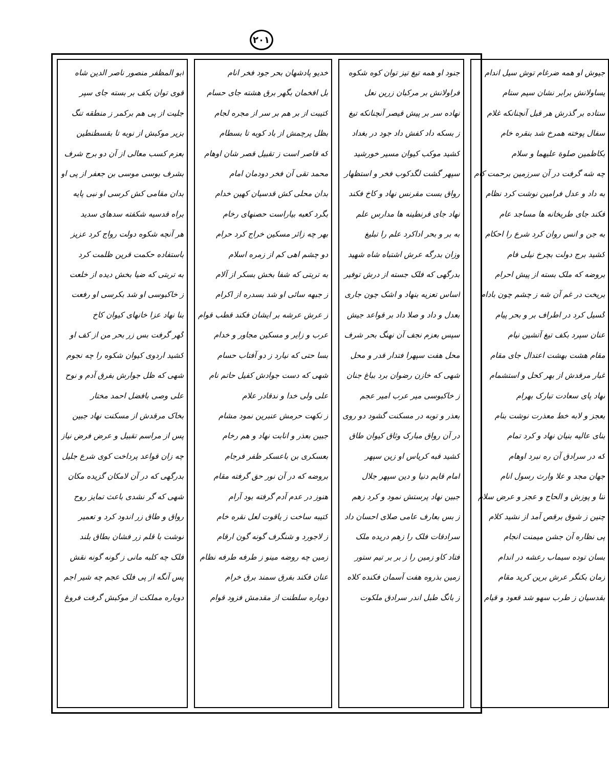۲۰۱
ابو المظفر منصور ناصر الدین شاه
قوی توان بکف بر بسته جای سپر
جلیت از پی هم برکمر ز منطقه تنگ
بزیر موکبش از نوبه تا بقسطنطین
بعزم کسب معالی از آن دو برج شرف
بشرف بوسی موسی بن جعفر از پی او
بدان مقامی کش کرسی او نبی پایه
براه قدسیه شکفته سدهای سدید
هر آنچه شکوه دولت رواج کرد عزیز
باستفاده حکمت قرین ظلمت کرد
به تربتی که ضیا بخش دیده از خلعت
ز خاکبوسی او شد بکرسی او رفعت
بنا نهاد عزا خانهای کیوان کاخ
گهر گرفت بس زر بحر من از کف او
کشید اردوی کیوان شکوه را چه نجوم
شهی که ظل جوارش بفرق آدم و نوح
علی وصی بافضل احمد مختار
بخاک مرقدش از مسکنت نهاد جبین
پس از مراسم تقبیل و عرض فرض نیاز
چه زان قواعد پرداخت کوی شرع جلیل
بدرگهی که در آن لامکان گزیده مکان
شهی که گر نشدی باعث تمایز روح
رواق و طاق زر اندود کرد و تعمیر
نوشت با قلم زر فشان بطاق بلند
فلک چه کلبه مانی ز گونه گونه نقش
پس آنگه از پی فلک عجم چه شیر اجم
دوباره مملکت از موکبش گرفت فروغ
خدیو پادشهان بحر جود فخر انام
بل افخمان بگهر برق هشته جای حسام
کتیبت از بر هم بر سر از مجره لجام
بظل پرچمش از باد کوبه تا بسطام
که قاصر است ز تقبیل قصر شان اوهام
محمد تقی آن فخر دودمان امام
بدان محلی کش قدسیان کهین خدام
بگرد کعبه بیاراست حصنهای رخام
بهر چه زائر مسکین خراج کرد حرام
دو چشم اهی کم از زمره اسلام
به تربتی که شفا بخش بسکر از آلام
ز جبهه سائی او شد بسدره از اکرام
ز عرش عرشه بر ایشان فکند قطب قوام
عرب و زایر و مسکین مجاور و خدام
بسا حتی که نیارد ز دو آفتاب حسام
شهی که دست جوادش کفیل حاتم نام
علی ولی خدا و ندقادر علام
ز نکهت حرمش عنبرین نمود مشام
جبین بعذر و انابت نهاد و هم رخام
بعسکری بن باعسکر ظفر فرجام
بروضه که در آن نور حق گرفته مقام
هنوز در عدم آدم گرفته بود آرام
کتیبه ساخت ز یاقوت لعل نقره خام
ز لاجورد و شنگرف گونه گون ارقام
زمین چه روضه مینو ز طرفه طرفه نظام
عنان فکند بفرق سمند برق خرام
دوباره سلطنت از مقدمش فزود قوام
جنود او همه تیغ تیز توان کوه شکوه
فراولانش بر مرکبان زرین نعل
نهاده سر بر پیش قیصر آنچنانکه تیغ
ز بسکه داد کفش داد جود در بغداد
کشید موکب کیوان مسیر خورشید
سپهر گشت لگدکوب فخر و استظهار
رواق بست مقرنس نهاد و کاخ فکند
نهاد جای قرنطینه ها مدارس علم
به بر و بحر اداکرد علم را تبلیغ
وزان بدرگه عرش اشتباه شاه شهید
بدرگهی که فلک جسته از درش توفیر
اساس تعزیه بنهاد و اشک چون جاری
بعدل و داد و صلا داد بر قواعد جیش
سپس بعزم نجف آن نهنگ بحر شرف
محل هفت سپهرا فتدار قدر و محل
شهی که خازن رضوان برد بباغ جنان
ز خاکبوسی میر عرب امیر عجم
بعذر و توبه در مسکنت گشود دو روی
در آن رواق مبارک وثاق کیوان طاق
کشید قبه کریاس او زین سپهر
امام قایم دنیا و دین سپهر جلال
جبین نهاد پرستش نمود و کرد زهم
ز بس بعارف عامی صلای احسان داد
سرادقات فلک را زهم دریده ملک
فتاد کاو زمین را ز بر بر تیم ستور
زمین بذروه هفت آسمان فکنده کلاه
ز بانگ طبل اندر سرادق ملکوت
جیوش او همه ضرغام توش سیل اندام
یساولانش برابر نشان سیم ستام
ستاده بر گذرش هر قبل آنچنانکه غلام
سفال پوخته همرخ شد بنقره خام
بکاظمین صلوة علیهما و سلام
چه شه گرفت در آن سرزمین برحمت کام
به داد و عدل فرامین نوشت کرد نظام
فکند جای طربخانه ها مساجد عام
به جن و انس روان کرد شرع را احکام
کشید برج دولت بچرخ نیلی فام
بروضه که ملک بسته از پیش احرام
بریخت در غم آن شه ز چشم چون بادام
گسیل کرد در اطراف بر و بحر پیام
عنان سپرد بکف تیغ آتشین نیام
مقام هشت بهشت اعتدال جای مقام
غبار مرقدش از بهر کحل و استشمام
نهاد پای سعادت تبارک بهرام
بعجز و لابه خط معذرت نوشت بنام
بنای عالیه بنیان نهاد و کرد تمام
که در سرادق آن ره نبرد اوهام
جهان مجد و علا وارث رسول انام
ثنا و پوزش و الحاح و عجز و عرض سلام
چنین ز شوق برقص آمد از نشید کلام
پی نظاره آن جشن میمنت انجام
بسان توده سیماب رعشه در اندام
زمان بکنگر عرش برین کرید مقام
بقدسیان ز طرب سهو شد قعود و قیام